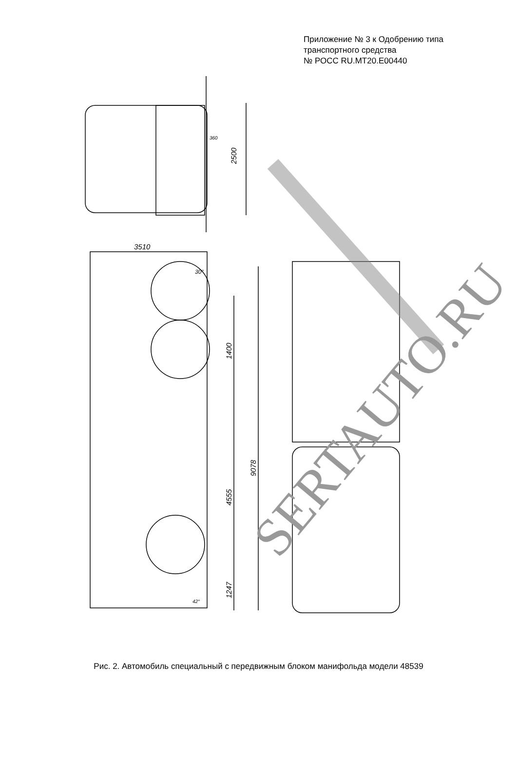Приложение № 3 к Одобрению типа
транспортного средства
№ РОСС RU.MT20.E00440
2500
3510
1400
4555
9078
1247
30°
42°
360
SERTAUTO.RU
Рис. 2. Автомобиль специальный с передвижным блоком манифольда модели 48539